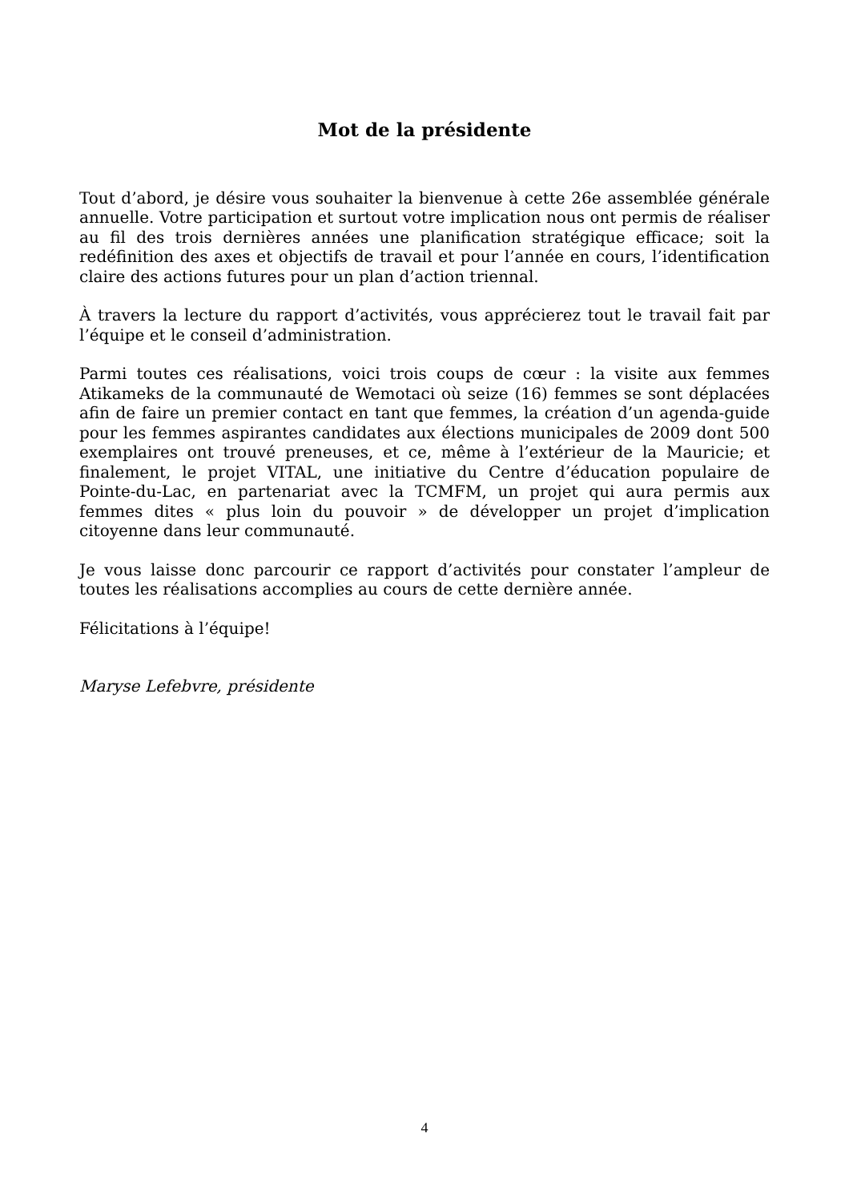Mot de la présidente
Tout d’abord, je désire vous souhaiter la bienvenue à cette 26e assemblée générale annuelle. Votre participation et surtout votre implication nous ont permis de réaliser au fil des trois dernières années une planification stratégique efficace; soit la redéfinition des axes et objectifs de travail et pour l’année en cours, l’identification claire des actions futures pour un plan d’action triennal.
À travers la lecture du rapport d’activités, vous apprécierez tout le travail fait par l’équipe et le conseil d’administration.
Parmi toutes ces réalisations, voici trois coups de cœur : la visite aux femmes Atikameks de la communauté de Wemotaci où seize (16) femmes se sont déplacées afin de faire un premier contact en tant que femmes, la création d’un agenda-guide pour les femmes aspirantes candidates aux élections municipales de 2009 dont 500 exemplaires ont trouvé preneuses, et ce, même à l’extérieur de la Mauricie; et finalement, le projet VITAL, une initiative du Centre d’éducation populaire de Pointe-du-Lac, en partenariat avec la TCMFM, un projet qui aura permis aux femmes dites « plus loin du pouvoir » de développer un projet d’implication citoyenne dans leur communauté.
Je vous laisse donc parcourir ce rapport d’activités pour constater l’ampleur de toutes les réalisations accomplies au cours de cette dernière année.
Félicitations à l’équipe!
Maryse Lefebvre, présidente
4